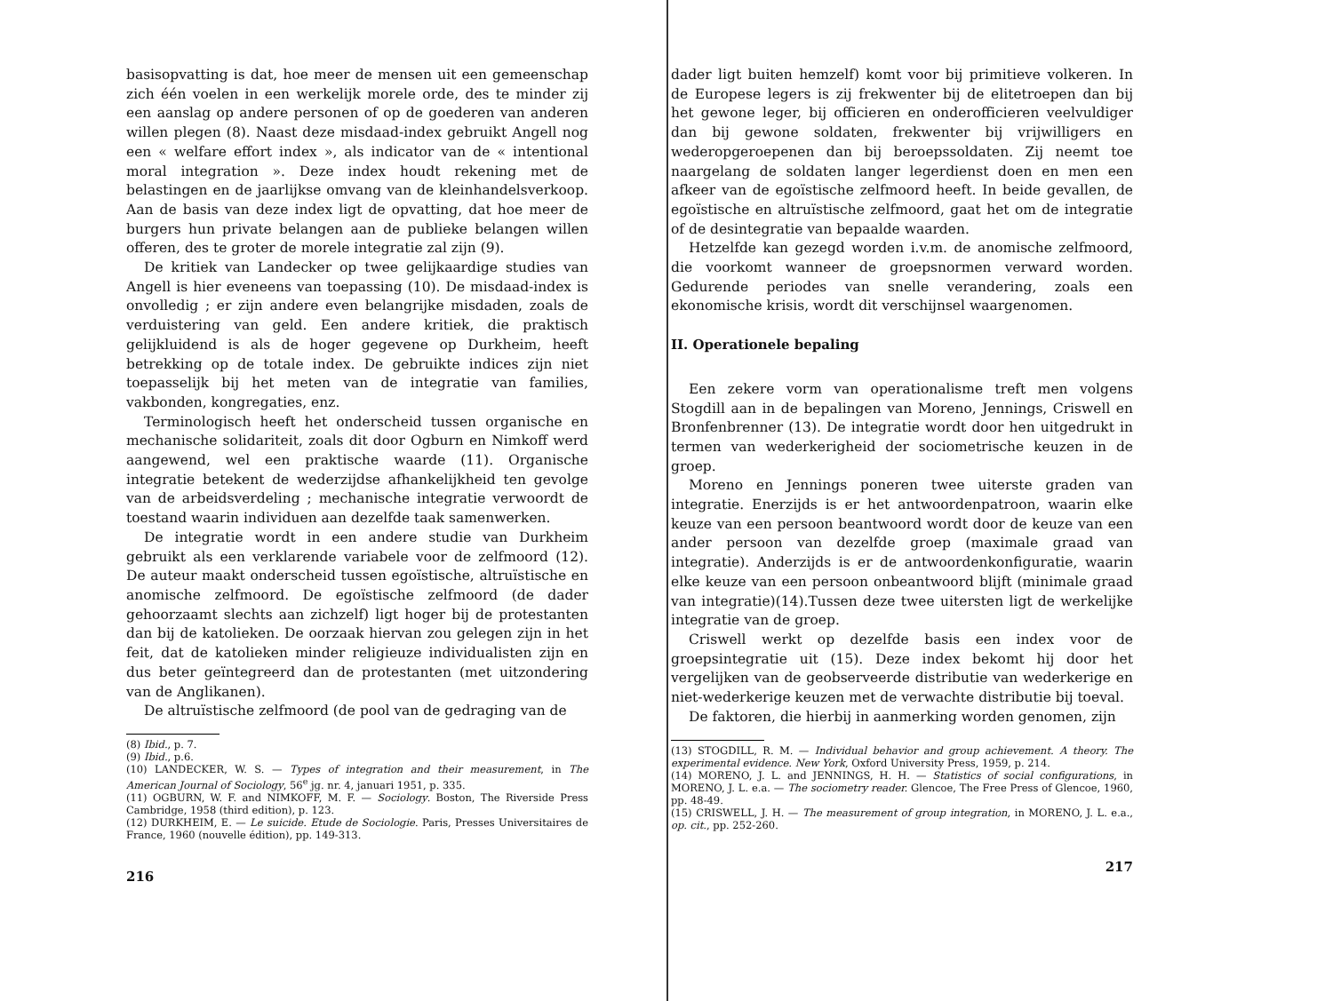basisopvatting is dat, hoe meer de mensen uit een gemeenschap zich één voelen in een werkelijk morele orde, des te minder zij een aanslag op andere personen of op de goederen van anderen willen plegen (8). Naast deze misdaad-index gebruikt Angell nog een « welfare effort index », als indicator van de « intentional moral integration ». Deze index houdt rekening met de belastingen en de jaarlijkse omvang van de kleinhandelsverkoop. Aan de basis van deze index ligt de opvatting, dat hoe meer de burgers hun private belangen aan de publieke belangen willen offeren, des te groter de morele integratie zal zijn (9).
De kritiek van Landecker op twee gelijkaardige studies van Angell is hier eveneens van toepassing (10). De misdaad-index is onvolledig ; er zijn andere even belangrijke misdaden, zoals de verduistering van geld. Een andere kritiek, die praktisch gelijkluidend is als de hoger gegevene op Durkheim, heeft betrekking op de totale index. De gebruikte indices zijn niet toepasselijk bij het meten van de integratie van families, vakbonden, kongregaties, enz.
Terminologisch heeft het onderscheid tussen organische en mechanische solidariteit, zoals dit door Ogburn en Nimkoff werd aangewend, wel een praktische waarde (11). Organische integratie betekent de wederzijdse afhankelijkheid ten gevolge van de arbeidsverdeling ; mechanische integratie verwoordt de toestand waarin individuen aan dezelfde taak samenwerken.
De integratie wordt in een andere studie van Durkheim gebruikt als een verklarende variabele voor de zelfmoord (12). De auteur maakt onderscheid tussen egoïstische, altruïstische en anomische zelfmoord. De egoïstische zelfmoord (de dader gehoorzaamt slechts aan zichzelf) ligt hoger bij de protestanten dan bij de katolieken. De oorzaak hiervan zou gelegen zijn in het feit, dat de katolieken minder religieuze individualisten zijn en dus beter geïntegreerd dan de protestanten (met uitzondering van de Anglikanen).
De altruïstische zelfmoord (de pool van de gedraging van de
(8) Ibid., p. 7.
(9) Ibid., p.6.
(10) LANDECKER, W. S. — Types of integration and their measurement, in The American Journal of Sociology, 56<sup>e</sup> jg. nr. 4, januari 1951, p. 335.
(11) OGBURN, W. F. and NIMKOFF, M. F. — Sociology. Boston, The Riverside Press Cambridge, 1958 (third edition), p. 123.
(12) DURKHEIM, E. — Le suicide. Etude de Sociologie. Paris, Presses Universitaires de France, 1960 (nouvelle édition), pp. 149-313.
216
dader ligt buiten hemzelf) komt voor bij primitieve volkeren. In de Europese legers is zij frekwenter bij de elitetroepen dan bij het gewone leger, bij officieren en onderofficieren veelvuldiger dan bij gewone soldaten, frekwenter bij vrijwilligers en wederopgeroepenen dan bij beroepssoldaten. Zij neemt toe naargelang de soldaten langer legerdienst doen en men een afkeer van de egoïstische zelfmoord heeft. In beide gevallen, de egoïstische en altruïstische zelfmoord, gaat het om de integratie of de desintegratie van bepaalde waarden.
Hetzelfde kan gezegd worden i.v.m. de anomische zelfmoord, die voorkomt wanneer de groepsnormen verward worden. Gedurende periodes van snelle verandering, zoals een ekonomische krisis, wordt dit verschijnsel waargenomen.
II. Operationele bepaling
Een zekere vorm van operationalisme treft men volgens Stogdill aan in de bepalingen van Moreno, Jennings, Criswell en Bronfenbrenner (13). De integratie wordt door hen uitgedrukt in termen van wederkerigheid der sociometrische keuzen in de groep.
Moreno en Jennings poneren twee uiterste graden van integratie. Enerzijds is er het antwoordenpatroon, waarin elke keuze van een persoon beantwoord wordt door de keuze van een ander persoon van dezelfde groep (maximale graad van integratie). Anderzijds is er de antwoordenkonfiguratie, waarin elke keuze van een persoon onbeantwoord blijft (minimale graad van integratie)(14).Tussen deze twee uitersten ligt de werkelijke integratie van de groep.
Criswell werkt op dezelfde basis een index voor de groepsintegratie uit (15). Deze index bekomt hij door het vergelijken van de geobserveerde distributie van wederkerige en niet-wederkerige keuzen met de verwachte distributie bij toeval.
De faktoren, die hierbij in aanmerking worden genomen, zijn
(13) STOGDILL, R. M. — Individual behavior and group achievement. A theory. The experimental evidence. New York, Oxford University Press, 1959, p. 214.
(14) MORENO, J. L. and JENNINGS, H. H. — Statistics of social configurations, in MORENO, J. L. e.a. — The sociometry reader. Glencoe, The Free Press of Glencoe, 1960, pp. 48-49.
(15) CRISWELL, J. H. — The measurement of group integration, in MORENO, J. L. e.a., op. cit., pp. 252-260.
217